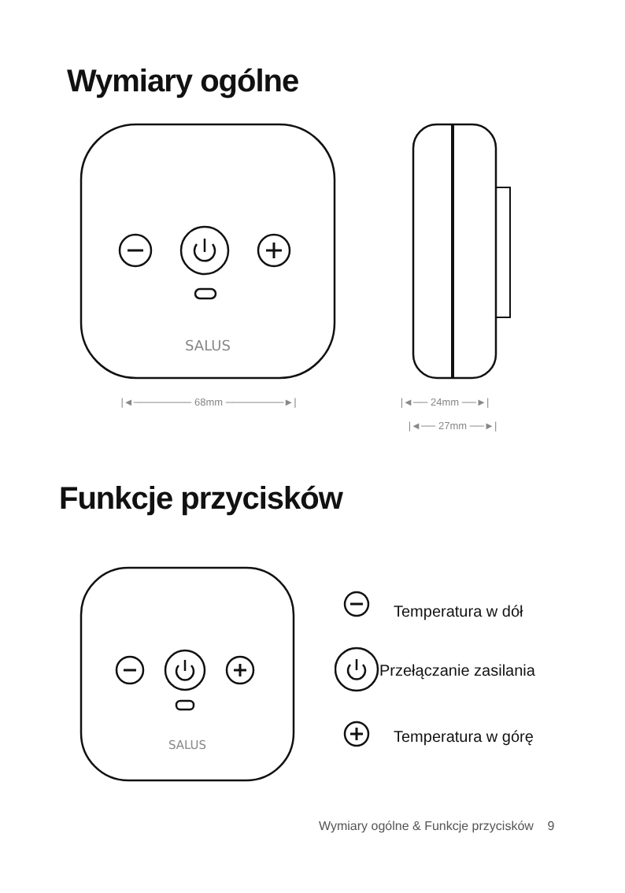Wymiary ogólne
SALUS
|◄──────── 68mm ────────►|
|◄── 24mm ──►|
|◄── 27mm ──►|
Funkcje przycisków
SALUS
Temperatura w dół
Przełączanie zasilania
Temperatura w górę
Wymiary ogólne & Funkcje przycisków 9